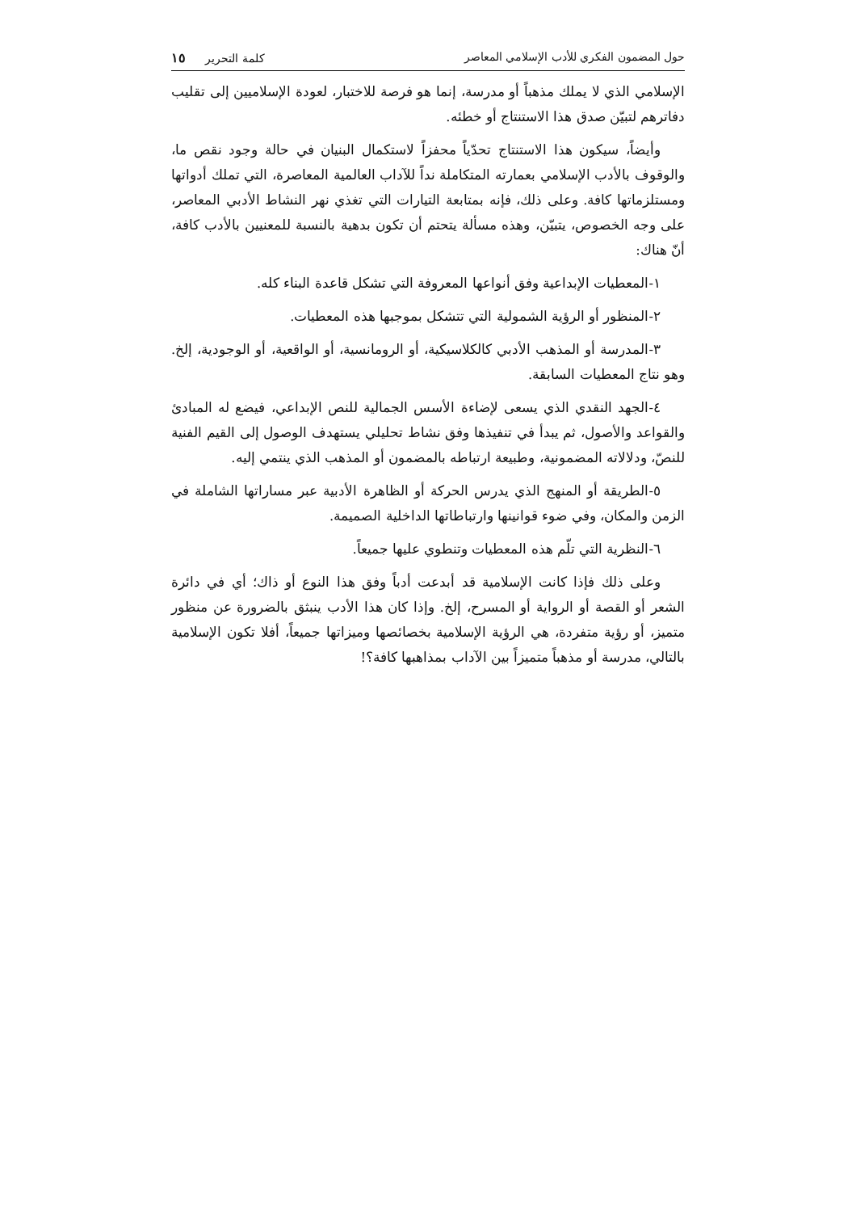حول المضمون الفكري للأدب الإسلامي المعاصر كلمة التحرير ١٥
الإسلامي الذي لا يملك مذهباً أو مدرسة، إنما هو فرصة للاختبار، لعودة الإسلاميين إلى تقليب دفاترهم لتبيّن صدق هذا الاستنتاج أو خطئه.
وأيضاً، سيكون هذا الاستنتاج تحدّياً محفزاً لاستكمال البنيان في حالة وجود نقص ما، والوقوف بالأدب الإسلامي بعمارته المتكاملة نداً للآداب العالمية المعاصرة، التي تملك أدواتها ومستلزماتها كافة. وعلى ذلك، فإنه بمتابعة التيارات التي تغذي نهر النشاط الأدبي المعاصر، على وجه الخصوص، يتبيّن، وهذه مسألة يتحتم أن تكون بدهية بالنسبة للمعنيين بالأدب كافة، أنّ هناك:
١-المعطيات الإبداعية وفق أنواعها المعروفة التي تشكل قاعدة البناء كله.
٢-المنظور أو الرؤية الشمولية التي تتشكل بموجبها هذه المعطيات.
٣-المدرسة أو المذهب الأدبي كالكلاسيكية، أو الرومانسية، أو الواقعية، أو الوجودية، إلخ. وهو نتاج المعطيات السابقة.
٤-الجهد النقدي الذي يسعى لإضاءة الأسس الجمالية للنص الإبداعي، فيضع له المبادئ والقواعد والأصول، ثم يبدأ في تنفيذها وفق نشاط تحليلي يستهدف الوصول إلى القيم الفنية للنصّ، ودلالاته المضمونية، وطبيعة ارتباطه بالمضمون أو المذهب الذي ينتمي إليه.
٥-الطريقة أو المنهج الذي يدرس الحركة أو الظاهرة الأدبية عبر مساراتها الشاملة في الزمن والمكان، وفي ضوء قوانينها وارتباطاتها الداخلية الصميمة.
٦-النظرية التي تلّم هذه المعطيات وتنطوي عليها جميعاً.
وعلى ذلك فإذا كانت الإسلامية قد أبدعت أدباً وفق هذا النوع أو ذاك؛ أي في دائرة الشعر أو القصة أو الرواية أو المسرح، إلخ. وإذا كان هذا الأدب ينبثق بالضرورة عن منظور متميز، أو رؤية متفردة، هي الرؤية الإسلامية بخصائصها وميزاتها جميعاً، أفلا تكون الإسلامية بالتالي، مدرسة أو مذهباً متميزاً بين الآداب بمذاهبها كافة؟!